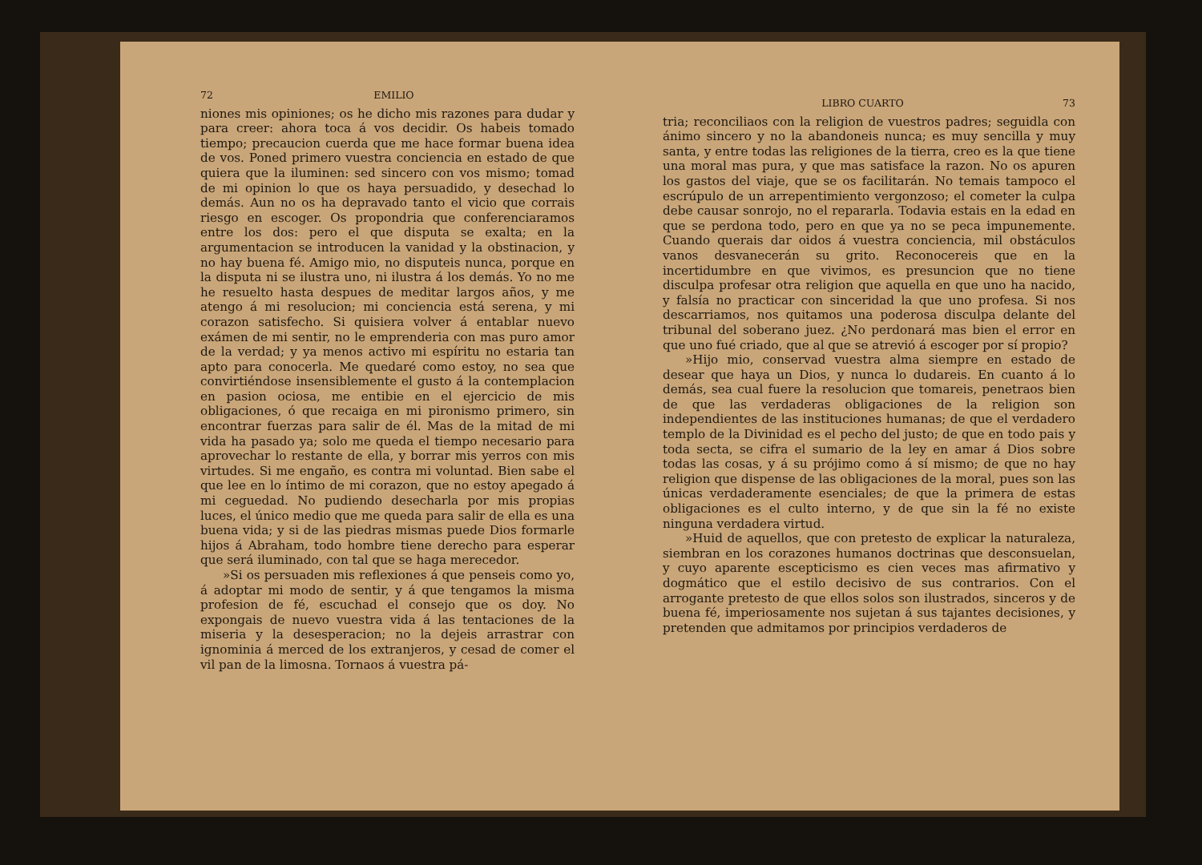72 EMILIO
niones mis opiniones; os he dicho mis razones para dudar y para creer: ahora toca á vos decidir. Os habeis tomado tiempo; precaucion cuerda que me hace formar buena idea de vos. Poned primero vuestra conciencia en estado de que quiera que la iluminen: sed sincero con vos mismo; tomad de mi opinion lo que os haya persuadido, y desechad lo demás. Aun no os ha depravado tanto el vicio que corrais riesgo en escoger. Os propondria que conferenciaramos entre los dos: pero el que disputa se exalta; en la argumentacion se introducen la vanidad y la obstinacion, y no hay buena fé. Amigo mio, no disputeis nunca, porque en la disputa ni se ilustra uno, ni ilustra á los demás. Yo no me he resuelto hasta despues de meditar largos años, y me atengo á mi resolucion; mi conciencia está serena, y mi corazon satisfecho. Si quisiera volver á entablar nuevo exámen de mi sentir, no le emprenderia con mas puro amor de la verdad; y ya menos activo mi espíritu no estaria tan apto para conocerla. Me quedaré como estoy, no sea que convirtiéndose insensiblemente el gusto á la contemplacion en pasion ociosa, me entibie en el ejercicio de mis obligaciones, ó que recaiga en mi pironismo primero, sin encontrar fuerzas para salir de él. Mas de la mitad de mi vida ha pasado ya; solo me queda el tiempo necesario para aprovechar lo restante de ella, y borrar mis yerros con mis virtudes. Si me engaño, es contra mi voluntad. Bien sabe el que lee en lo íntimo de mi corazon, que no estoy apegado á mi ceguedad. No pudiendo desecharla por mis propias luces, el único medio que me queda para salir de ella es una buena vida; y si de las piedras mismas puede Dios formarle hijos á Abraham, todo hombre tiene derecho para esperar que será iluminado, con tal que se haga merecedor.
»Si os persuaden mis reflexiones á que penseis como yo, á adoptar mi modo de sentir, y á que tengamos la misma profesion de fé, escuchad el consejo que os doy. No expongais de nuevo vuestra vida á las tentaciones de la miseria y la desesperacion; no la dejeis arrastrar con ignominia á merced de los extranjeros, y cesad de comer el vil pan de la limosna. Tornaos á vuestra pá-
LIBRO CUARTO 73
tria; reconciliaos con la religion de vuestros padres; seguidla con ánimo sincero y no la abandoneis nunca; es muy sencilla y muy santa, y entre todas las religiones de la tierra, creo es la que tiene una moral mas pura, y que mas satisface la razon. No os apuren los gastos del viaje, que se os facilitarán. No temais tampoco el escrúpulo de un arrepentimiento vergonzoso; el cometer la culpa debe causar sonrojo, no el repararla. Todavia estais en la edad en que se perdona todo, pero en que ya no se peca impunemente. Cuando querais dar oidos á vuestra conciencia, mil obstáculos vanos desvanecerán su grito. Reconocereis que en la incertidumbre en que vivimos, es presuncion que no tiene disculpa profesar otra religion que aquella en que uno ha nacido, y falsía no practicar con sinceridad la que uno profesa. Si nos descarriamos, nos quitamos una poderosa disculpa delante del tribunal del soberano juez. ¿No perdonará mas bien el error en que uno fué criado, que al que se atrevió á escoger por sí propio?
»Hijo mio, conservad vuestra alma siempre en estado de desear que haya un Dios, y nunca lo dudareis. En cuanto á lo demás, sea cual fuere la resolucion que tomareis, penetraos bien de que las verdaderas obligaciones de la religion son independientes de las instituciones humanas; de que el verdadero templo de la Divinidad es el pecho del justo; de que en todo pais y toda secta, se cifra el sumario de la ley en amar á Dios sobre todas las cosas, y á su prójimo como á sí mismo; de que no hay religion que dispense de las obligaciones de la moral, pues son las únicas verdaderamente esenciales; de que la primera de estas obligaciones es el culto interno, y de que sin la fé no existe ninguna verdadera virtud.
»Huid de aquellos, que con pretesto de explicar la naturaleza, siembran en los corazones humanos doctrinas que desconsuelan, y cuyo aparente escepticismo es cien veces mas afirmativo y dogmático que el estilo decisivo de sus contrarios. Con el arrogante pretesto de que ellos solos son ilustrados, sinceros y de buena fé, imperiosamente nos sujetan á sus tajantes decisiones, y pretenden que admitamos por principios verdaderos de